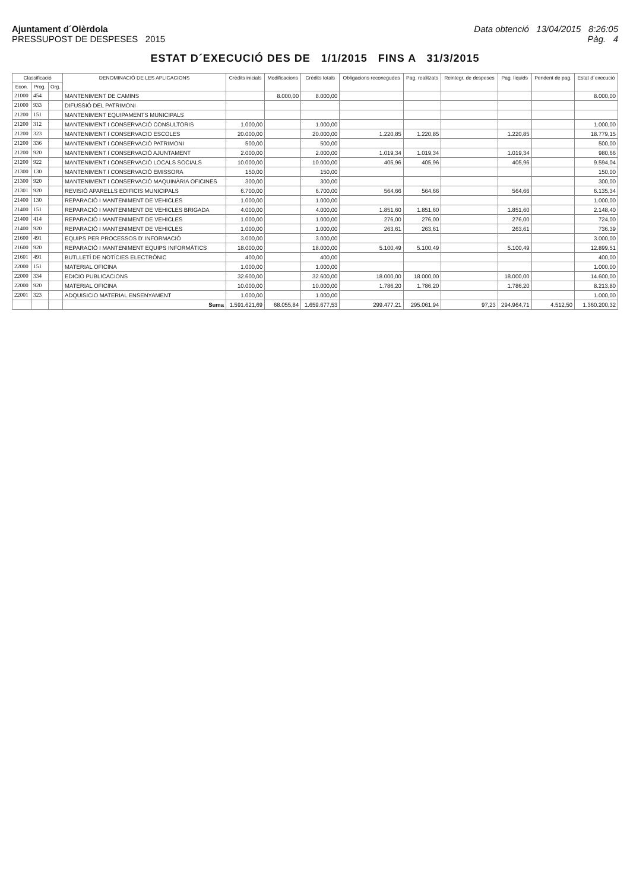Ajuntament d´Olèrdola
PRESSUPOST DE DESPESES 2015
Data obtenció 13/04/2015 8:26:05
Pàg. 4
ESTAT D´EXECUCIÓ DES DE 1/1/2015 FINS A 31/3/2015
| Classificació | | | DENOMINACIÓ DE LES APLICACIONS | Crèdits inicials | Modificacions | Crèdits totals | Obligacions reconegudes | Pag. realitzats | Reintegr. de despeses | Pag. líquids | Pendent de pag. | Estat d´execució |
| --- | --- | --- | --- | --- | --- | --- | --- | --- | --- | --- | --- | --- |
| Econ. | Prog. | Org. | | | | | | | | | | |
| 21000 | 454 | | MANTENIMENT DE CAMINS | | 8.000,00 | 8.000,00 | | | | | | 8.000,00 |
| 21000 | 933 | | DIFUSSIÓ DEL PATRIMONI | | | | | | | | | |
| 21200 | 151 | | MANTENIMENT EQUIPAMENTS MUNICIPALS | | | | | | | | | |
| 21200 | 312 | | MANTENIMENT I CONSERVACIÓ CONSULTORIS | 1.000,00 | | 1.000,00 | | | | | | 1.000,00 |
| 21200 | 323 | | MANTENIMENT I CONSERVACIO ESCOLES | 20.000,00 | | 20.000,00 | 1.220,85 | 1.220,85 | | 1.220,85 | | 18.779,15 |
| 21200 | 336 | | MANTENIMENT I CONSERVACIÓ PATRIMONI | 500,00 | | 500,00 | | | | | | 500,00 |
| 21200 | 920 | | MANTENIMENT I CONSERVACIÓ AJUNTAMENT | 2.000,00 | | 2.000,00 | 1.019,34 | 1.019,34 | | 1.019,34 | | 980,66 |
| 21200 | 922 | | MANTENIMENT I CONSERVACIÓ LOCALS SOCIALS | 10.000,00 | | 10.000,00 | 405,96 | 405,96 | | 405,96 | | 9.594,04 |
| 21300 | 130 | | MANTENIMENT I CONSERVACIÓ EMISSORA | 150,00 | | 150,00 | | | | | | 150,00 |
| 21300 | 920 | | MANTENIMENT I CONSERVACIÓ MAQUINÀRIA OFICINES | 300,00 | | 300,00 | | | | | | 300,00 |
| 21301 | 920 | | REVISIÓ APARELLS EDIFICIS MUNICIPALS | 6.700,00 | | 6.700,00 | 564,66 | 564,66 | | 564,66 | | 6.135,34 |
| 21400 | 130 | | REPARACIÓ I MANTENIMENT DE VEHICLES | 1.000,00 | | 1.000,00 | | | | | | 1.000,00 |
| 21400 | 151 | | REPARACIÓ I MANTENIMENT DE VEHICLES BRIGADA | 4.000,00 | | 4.000,00 | 1.851,60 | 1.851,60 | | 1.851,60 | | 2.148,40 |
| 21400 | 414 | | REPARACIÓ I MANTENIMENT DE VEHICLES | 1.000,00 | | 1.000,00 | 276,00 | 276,00 | | 276,00 | | 724,00 |
| 21400 | 920 | | REPARACIÓ I MANTENIMENT DE VEHICLES | 1.000,00 | | 1.000,00 | 263,61 | 263,61 | | 263,61 | | 736,39 |
| 21600 | 491 | | EQUIPS PER PROCESSOS D' INFORMACIÓ | 3.000,00 | | 3.000,00 | | | | | | 3.000,00 |
| 21600 | 920 | | REPARACIÓ I MANTENIMENT EQUIPS INFORMÀTICS | 18.000,00 | | 18.000,00 | 5.100,49 | 5.100,49 | | 5.100,49 | | 12.899,51 |
| 21601 | 491 | | BUTLLETÍ DE NOTÍCIES ELECTRÒNIC | 400,00 | | 400,00 | | | | | | 400,00 |
| 22000 | 151 | | MATERIAL OFICINA | 1.000,00 | | 1.000,00 | | | | | | 1.000,00 |
| 22000 | 334 | | EDICIO PUBLICACIONS | 32.600,00 | | 32.600,00 | 18.000,00 | 18.000,00 | | 18.000,00 | | 14.600,00 |
| 22000 | 920 | | MATERIAL OFICINA | 10.000,00 | | 10.000,00 | 1.786,20 | 1.786,20 | | 1.786,20 | | 8.213,80 |
| 22001 | 323 | | ADQUISICIO MATERIAL ENSENYAMENT | 1.000,00 | | 1.000,00 | | | | | | 1.000,00 |
| | | | Suma | 1.591.621,69 | 68.055,84 | 1.659.677,53 | 299.477,21 | 295.061,94 | 97,23 | 294.964,71 | 4.512,50 | 1.360.200,32 |